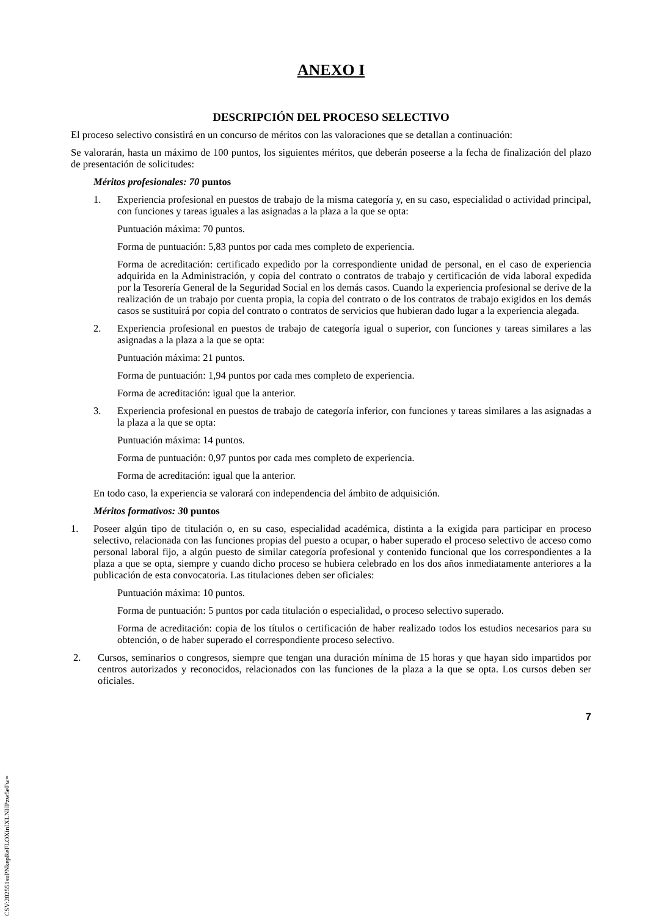ANEXO I
DESCRIPCIÓN DEL PROCESO SELECTIVO
El proceso selectivo consistirá en un concurso de méritos con las valoraciones que se detallan a continuación:
Se valorarán, hasta un máximo de 100 puntos, los siguientes méritos, que deberán poseerse a la fecha de finalización del plazo de presentación de solicitudes:
Méritos profesionales: 70 puntos
1. Experiencia profesional en puestos de trabajo de la misma categoría y, en su caso, especialidad o actividad principal, con funciones y tareas iguales a las asignadas a la plaza a la que se opta:
Puntuación máxima: 70 puntos.
Forma de puntuación: 5,83 puntos por cada mes completo de experiencia.
Forma de acreditación: certificado expedido por la correspondiente unidad de personal, en el caso de experiencia adquirida en la Administración, y copia del contrato o contratos de trabajo y certificación de vida laboral expedida por la Tesorería General de la Seguridad Social en los demás casos. Cuando la experiencia profesional se derive de la realización de un trabajo por cuenta propia, la copia del contrato o de los contratos de trabajo exigidos en los demás casos se sustituirá por copia del contrato o contratos de servicios que hubieran dado lugar a la experiencia alegada.
2. Experiencia profesional en puestos de trabajo de categoría igual o superior, con funciones y tareas similares a las asignadas a la plaza a la que se opta:
Puntuación máxima: 21 puntos.
Forma de puntuación: 1,94 puntos por cada mes completo de experiencia.
Forma de acreditación: igual que la anterior.
3. Experiencia profesional en puestos de trabajo de categoría inferior, con funciones y tareas similares a las asignadas a la plaza a la que se opta:
Puntuación máxima: 14 puntos.
Forma de puntuación: 0,97 puntos por cada mes completo de experiencia.
Forma de acreditación: igual que la anterior.
En todo caso, la experiencia se valorará con independencia del ámbito de adquisición.
Méritos formativos: 30 puntos
1. Poseer algún tipo de titulación o, en su caso, especialidad académica, distinta a la exigida para participar en proceso selectivo, relacionada con las funciones propias del puesto a ocupar, o haber superado el proceso selectivo de acceso como personal laboral fijo, a algún puesto de similar categoría profesional y contenido funcional que los correspondientes a la plaza a que se opta, siempre y cuando dicho proceso se hubiera celebrado en los dos años inmediatamente anteriores a la publicación de esta convocatoria. Las titulaciones deben ser oficiales:
Puntuación máxima: 10 puntos.
Forma de puntuación: 5 puntos por cada titulación o especialidad, o proceso selectivo superado.
Forma de acreditación: copia de los títulos o certificación de haber realizado todos los estudios necesarios para su obtención, o de haber superado el correspondiente proceso selectivo.
2. Cursos, seminarios o congresos, siempre que tengan una duración mínima de 15 horas y que hayan sido impartidos por centros autorizados y reconocidos, relacionados con las funciones de la plaza a la que se opta. Los cursos deben ser oficiales.
7
CSV:202551suPNkepReFLOXinIXLNHPzw5eFw=